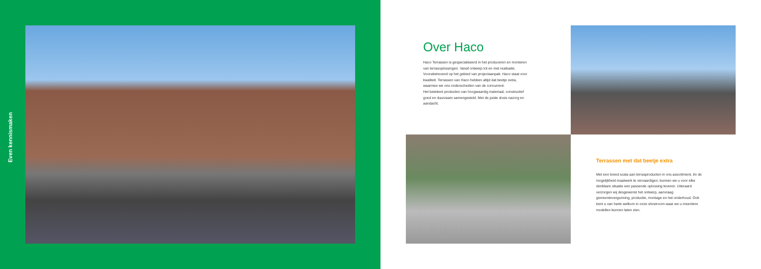Even kennismaken
Over Haco
Haco Terrassen is gespecialiseerd in het produceren en monteren van terrasoplossingen. Vanaf ontwerp tot en met realisatie. Vooruitstrevend op het gebied van projectaanpak. Haco staat voor kwaliteit. Terrassen van Haco hebben altijd dat beetje extra, waarmee we ons onderscheiden van de concurrent.
Het betekent producten van hoogwaardig materiaal, constructief goed en duurzaam samengesteld. Met de juiste dosis nazorg en aandacht.
Terrassen met dat beetje extra
Met een breed scala aan terrasproducten in ons assortiment, én de mogelijkheid maatwerk te vervaardigen, kunnen we u voor elke denkbare situatie een passende oplossing leveren. Uiteraard verzorgen wij desgewenst het ontwerp, aanvraag gemeentevergunning, productie, montage en het onderhoud. Ook bent u van harte welkom in onze showroom waar we u meerdere modellen kunnen laten zien.